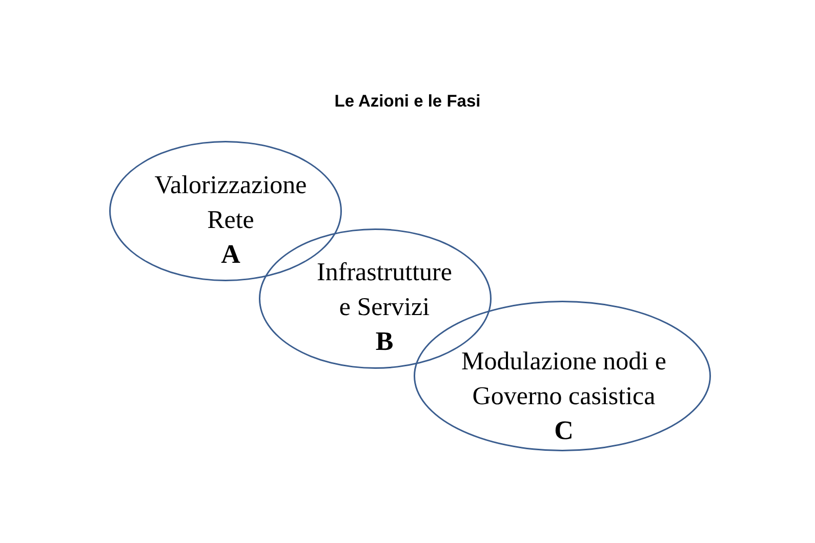Le Azioni e le Fasi
Valorizzazione
Rete
A
Infrastrutture
e Servizi
B
Modulazione nodi e
Governo casistica
C